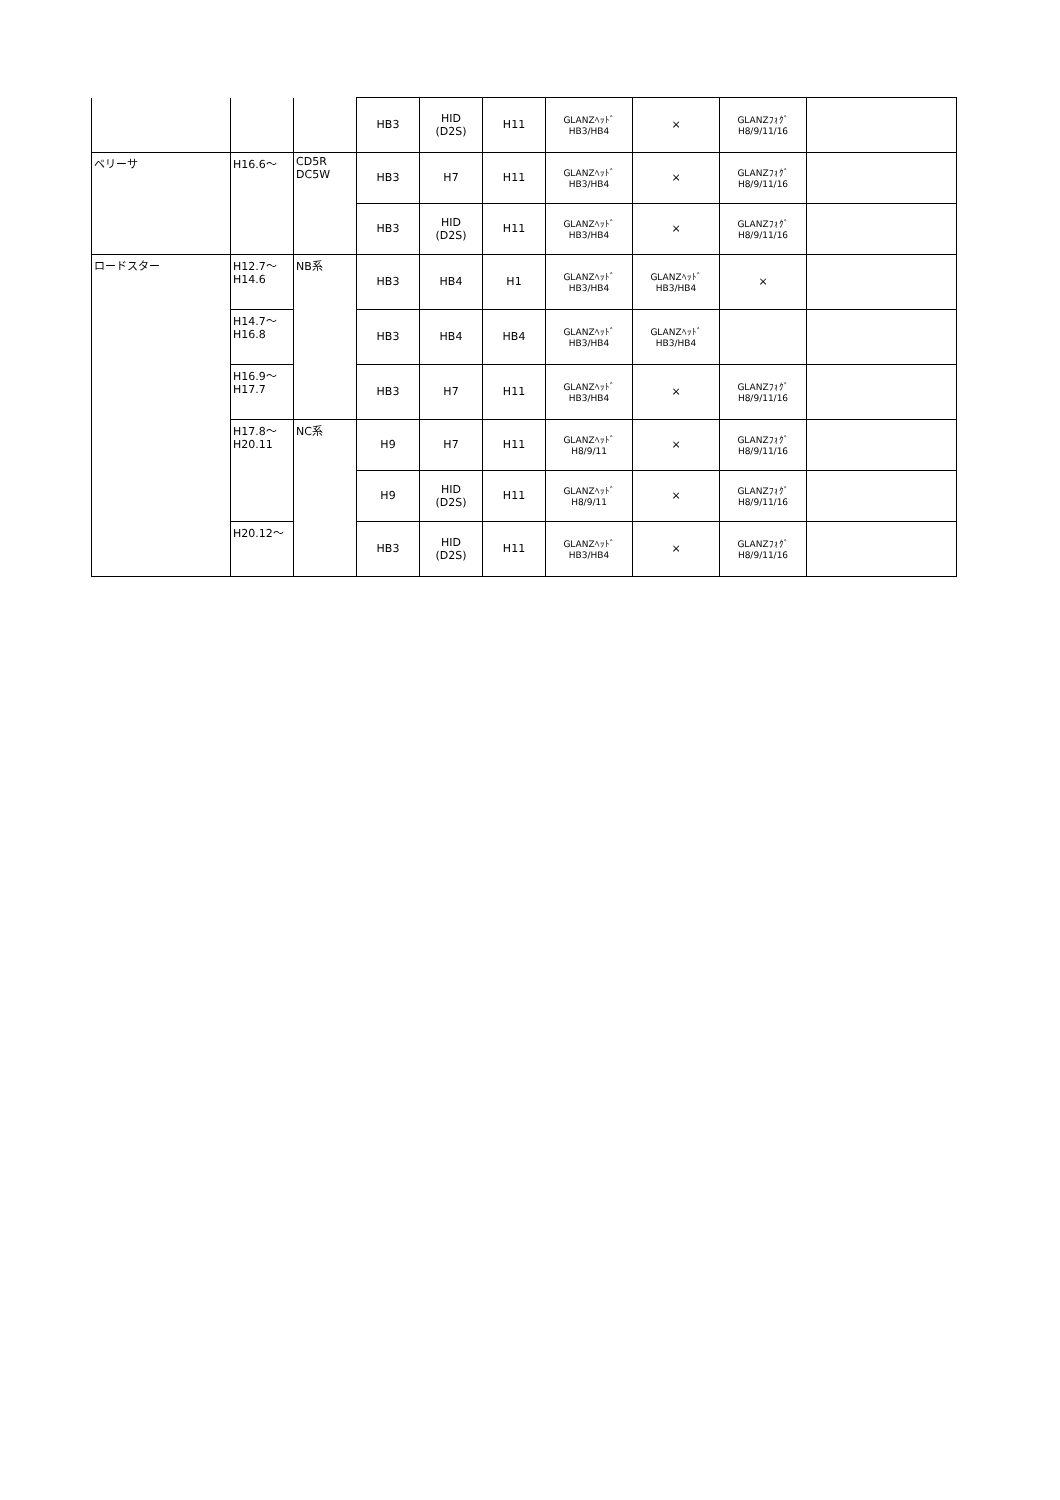| | | | HB3 | HID (D2S) | H11 | GLANZﾍｯﾄﾞ HB3/HB4 | × | GLANZﾌｫｸﾞ H8/9/11/16 | |
| ベリーサ | H16.6～ | CD5R DC5W | HB3 | H7 | H11 | GLANZﾍｯﾄﾞ HB3/HB4 | × | GLANZﾌｫｸﾞ H8/9/11/16 | |
| | | | HB3 | HID (D2S) | H11 | GLANZﾍｯﾄﾞ HB3/HB4 | × | GLANZﾌｫｸﾞ H8/9/11/16 | |
| ロードスター | H12.7～ H14.6 | NB系 | HB3 | HB4 | H1 | GLANZﾍｯﾄﾞ HB3/HB4 | GLANZﾍｯﾄﾞ HB3/HB4 | × | |
| | H14.7～ H16.8 | | HB3 | HB4 | HB4 | GLANZﾍｯﾄﾞ HB3/HB4 | GLANZﾍｯﾄﾞ HB3/HB4 | | |
| | H16.9～ H17.7 | | HB3 | H7 | H11 | GLANZﾍｯﾄﾞ HB3/HB4 | × | GLANZﾌｫｸﾞ H8/9/11/16 | |
| | H17.8～ H20.11 | NC系 | H9 | H7 | H11 | GLANZﾍｯﾄﾞ H8/9/11 | × | GLANZﾌｫｸﾞ H8/9/11/16 | |
| | | | H9 | HID (D2S) | H11 | GLANZﾍｯﾄﾞ H8/9/11 | × | GLANZﾌｫｸﾞ H8/9/11/16 | |
| | H20.12～ | | HB3 | HID (D2S) | H11 | GLANZﾍｯﾄﾞ HB3/HB4 | × | GLANZﾌｫｸﾞ H8/9/11/16 | |